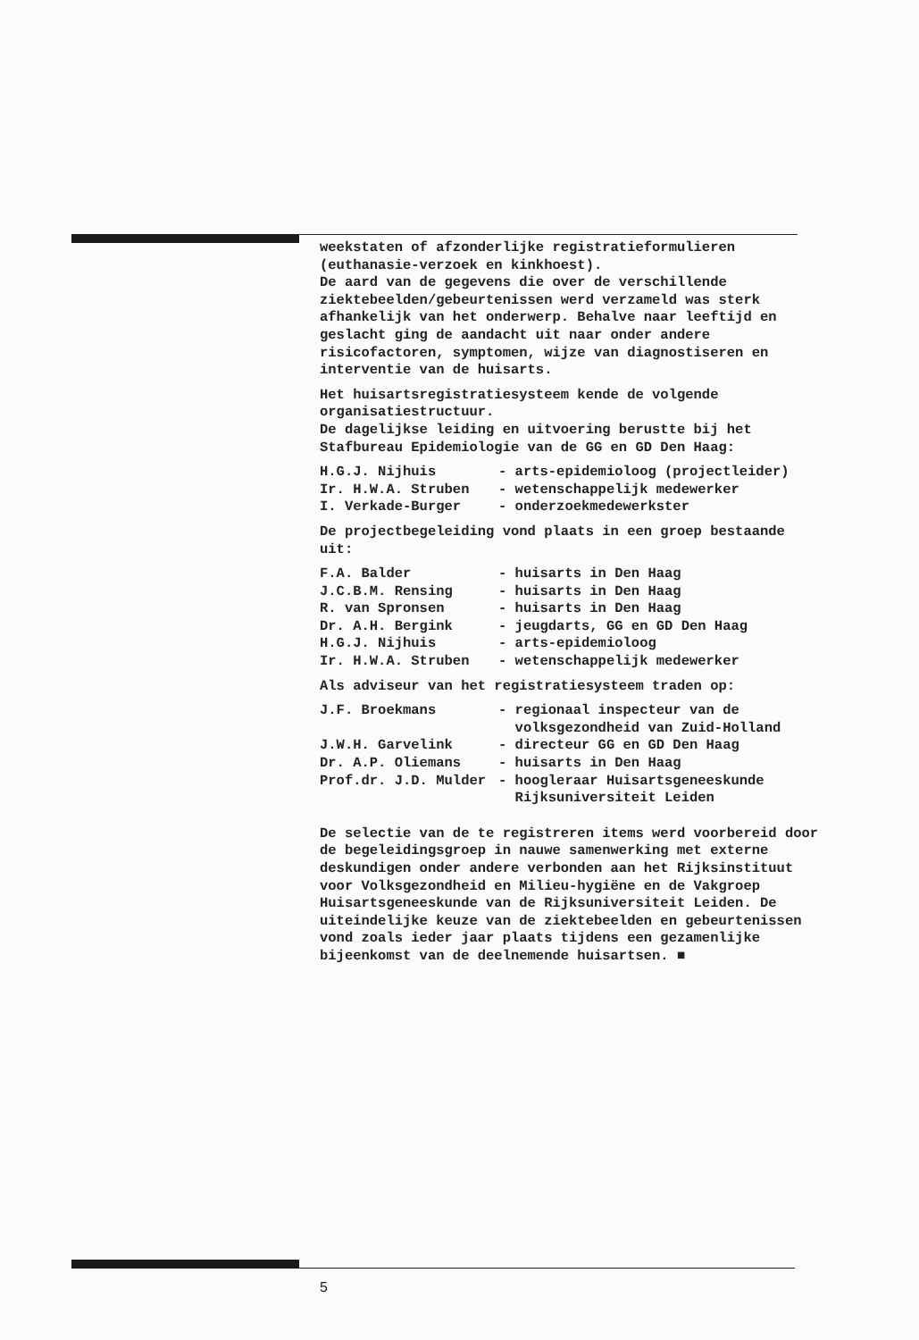weekstaten of afzonderlijke registratieformulieren (euthanasie-verzoek en kinkhoest).
De aard van de gegevens die over de verschillende ziektebeelden/gebeurtenissen werd verzameld was sterk afhankelijk van het onderwerp. Behalve naar leeftijd en geslacht ging de aandacht uit naar onder andere risicofactoren, symptomen, wijze van diagnostiseren en interventie van de huisarts.
Het huisartsregistratiesysteem kende de volgende organisatiestructuur.
De dagelijkse leiding en uitvoering berustte bij het Stafbureau Epidemiologie van de GG en GD Den Haag:
| H.G.J. Nijhuis | - arts-epidemioloog (projectleider) |
| Ir. H.W.A. Struben | - wetenschappelijk medewerker |
| I. Verkade-Burger | - onderzoekmedewerkster |
De projectbegeleiding vond plaats in een groep bestaande uit:
| F.A. Balder | - huisarts in Den Haag |
| J.C.B.M. Rensing | - huisarts in Den Haag |
| R. van Spronsen | - huisarts in Den Haag |
| Dr. A.H. Bergink | - jeugdarts, GG en GD Den Haag |
| H.G.J. Nijhuis | - arts-epidemioloog |
| Ir. H.W.A. Struben | - wetenschappelijk medewerker |
Als adviseur van het registratiesysteem traden op:
| J.F. Broekmans | - regionaal inspecteur van de volksgezondheid van Zuid-Holland |
| J.W.H. Garvelink | - directeur GG en GD Den Haag |
| Dr. A.P. Oliemans | - huisarts in Den Haag |
| Prof.dr. J.D. Mulder | - hoogleraar Huisartsgeneeskunde Rijksuniversiteit Leiden |
De selectie van de te registreren items werd voorbereid door de begeleidingsgroep in nauwe samenwerking met externe deskundigen onder andere verbonden aan het Rijksinstituut voor Volksgezondheid en Milieu-hygiëne en de Vakgroep Huisartsgeneeskunde van de Rijksuniversiteit Leiden. De uiteindelijke keuze van de ziektebeelden en gebeurtenissen vond zoals ieder jaar plaats tijdens een gezamenlijke bijeenkomst van de deelnemende huisartsen. ■
5